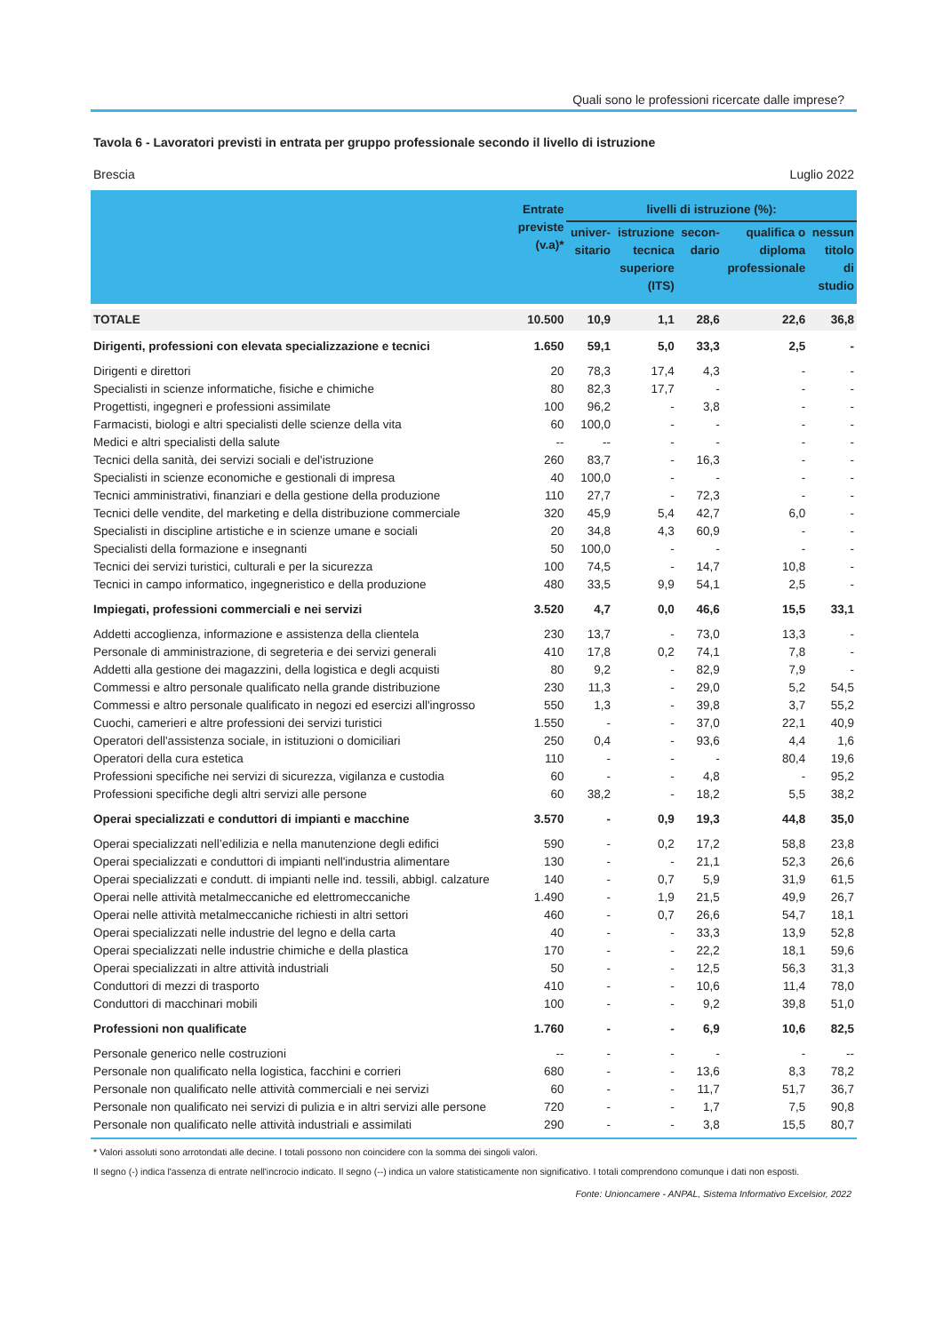Quali sono le professioni ricercate dalle imprese?
Tavola 6 - Lavoratori previsti in entrata per gruppo professionale secondo il livello di istruzione
Brescia Luglio 2022
| | Entrate previste (v.a)* | livelli di istruzione (%): | | | | |
| --- | --- | --- | --- | --- | --- | --- |
| | | univer- sitario | istruzione tecnica superiore (ITS) | secon- dario | qualifica o diploma professionale | nessun titolo di studio |
| TOTALE | 10.500 | 10,9 | 1,1 | 28,6 | 22,6 | 36,8 |
| Dirigenti, professioni con elevata specializzazione e tecnici | 1.650 | 59,1 | 5,0 | 33,3 | 2,5 | - |
| Dirigenti e direttori | 20 | 78,3 | 17,4 | 4,3 | - | - |
| Specialisti in scienze informatiche, fisiche e chimiche | 80 | 82,3 | 17,7 | - | - | - |
| Progettisti, ingegneri e professioni assimilate | 100 | 96,2 | - | 3,8 | - | - |
| Farmacisti, biologi e altri specialisti delle scienze della vita | 60 | 100,0 | - | - | - | - |
| Medici e altri specialisti della salute | -- | -- | - | - | - | - |
| Tecnici della sanità, dei servizi sociali e del'istruzione | 260 | 83,7 | - | 16,3 | - | - |
| Specialisti in scienze economiche e gestionali di impresa | 40 | 100,0 | - | - | - | - |
| Tecnici amministrativi, finanziari e della gestione della produzione | 110 | 27,7 | - | 72,3 | - | - |
| Tecnici delle vendite, del marketing e della distribuzione commerciale | 320 | 45,9 | 5,4 | 42,7 | 6,0 | - |
| Specialisti in discipline artistiche e in scienze umane e sociali | 20 | 34,8 | 4,3 | 60,9 | - | - |
| Specialisti della formazione e insegnanti | 50 | 100,0 | - | - | - | - |
| Tecnici dei servizi turistici, culturali e per la sicurezza | 100 | 74,5 | - | 14,7 | 10,8 | - |
| Tecnici in campo informatico, ingegneristico e della produzione | 480 | 33,5 | 9,9 | 54,1 | 2,5 | - |
| Impiegati, professioni commerciali e nei servizi | 3.520 | 4,7 | 0,0 | 46,6 | 15,5 | 33,1 |
| Addetti accoglienza, informazione e assistenza della clientela | 230 | 13,7 | - | 73,0 | 13,3 | - |
| Personale di amministrazione, di segreteria e dei servizi generali | 410 | 17,8 | 0,2 | 74,1 | 7,8 | - |
| Addetti alla gestione dei magazzini, della logistica e degli acquisti | 80 | 9,2 | - | 82,9 | 7,9 | - |
| Commessi e altro personale qualificato nella grande distribuzione | 230 | 11,3 | - | 29,0 | 5,2 | 54,5 |
| Commessi e altro personale qualificato in negozi ed esercizi all'ingrosso | 550 | 1,3 | - | 39,8 | 3,7 | 55,2 |
| Cuochi, camerieri e altre professioni dei servizi turistici | 1.550 | - | - | 37,0 | 22,1 | 40,9 |
| Operatori dell'assistenza sociale, in istituzioni o domiciliari | 250 | 0,4 | - | 93,6 | 4,4 | 1,6 |
| Operatori della cura estetica | 110 | - | - | - | 80,4 | 19,6 |
| Professioni specifiche nei servizi di sicurezza, vigilanza e custodia | 60 | - | - | 4,8 | - | 95,2 |
| Professioni specifiche degli altri servizi alle persone | 60 | 38,2 | - | 18,2 | 5,5 | 38,2 |
| Operai specializzati e conduttori di impianti e macchine | 3.570 | - | 0,9 | 19,3 | 44,8 | 35,0 |
| Operai specializzati nell’edilizia e nella manutenzione degli edifici | 590 | - | 0,2 | 17,2 | 58,8 | 23,8 |
| Operai specializzati e conduttori di impianti nell'industria alimentare | 130 | - | - | 21,1 | 52,3 | 26,6 |
| Operai specializzati e condutt. di impianti nelle ind. tessili, abbigl. calzature | 140 | - | 0,7 | 5,9 | 31,9 | 61,5 |
| Operai nelle attività metalmeccaniche ed elettromeccaniche | 1.490 | - | 1,9 | 21,5 | 49,9 | 26,7 |
| Operai nelle attività metalmeccaniche richiesti in altri settori | 460 | - | 0,7 | 26,6 | 54,7 | 18,1 |
| Operai specializzati nelle industrie del legno e della carta | 40 | - | - | 33,3 | 13,9 | 52,8 |
| Operai specializzati nelle industrie chimiche e della plastica | 170 | - | - | 22,2 | 18,1 | 59,6 |
| Operai specializzati in altre attività industriali | 50 | - | - | 12,5 | 56,3 | 31,3 |
| Conduttori di mezzi di trasporto | 410 | - | - | 10,6 | 11,4 | 78,0 |
| Conduttori di macchinari mobili | 100 | - | - | 9,2 | 39,8 | 51,0 |
| Professioni non qualificate | 1.760 | - | - | 6,9 | 10,6 | 82,5 |
| Personale generico nelle costruzioni | -- | - | - | - | - | -- |
| Personale non qualificato nella logistica, facchini e corrieri | 680 | - | - | 13,6 | 8,3 | 78,2 |
| Personale non qualificato nelle attività commerciali e nei servizi | 60 | - | - | 11,7 | 51,7 | 36,7 |
| Personale non qualificato nei servizi di pulizia e in altri servizi alle persone | 720 | - | - | 1,7 | 7,5 | 90,8 |
| Personale non qualificato nelle attività industriali e assimilati | 290 | - | - | 3,8 | 15,5 | 80,7 |
* Valori assoluti sono arrotondati alle decine. I totali possono non coincidere con la somma dei singoli valori.
Il segno (-) indica l'assenza di entrate nell'incrocio indicato. Il segno (--) indica un valore statisticamente non significativo. I totali comprendono comunque i dati non esposti.
Fonte: Unioncamere - ANPAL, Sistema Informativo Excelsior, 2022